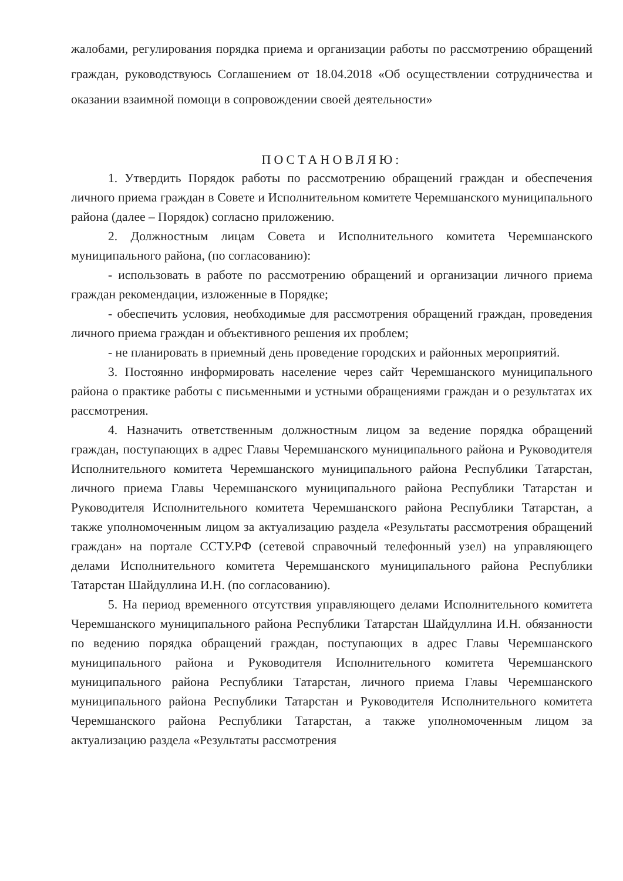жалобами, регулирования порядка приема и организации работы по рассмотрению обращений граждан, руководствуюсь Соглашением от 18.04.2018 «Об осуществлении сотрудничества и оказании взаимной помощи в сопровождении своей деятельности»
ПОСТАНОВЛЯЮ:
1. Утвердить Порядок работы по рассмотрению обращений граждан и обеспечения личного приема граждан в Совете и Исполнительном комитете Черемшанского муниципального района (далее – Порядок) согласно приложению.
2. Должностным лицам Совета и Исполнительного комитета Черемшанского муниципального района, (по согласованию):
- использовать в работе по рассмотрению обращений и организации личного приема граждан рекомендации, изложенные в Порядке;
- обеспечить условия, необходимые для рассмотрения обращений граждан, проведения личного приема граждан и объективного решения их проблем;
- не планировать в приемный день проведение городских и районных мероприятий.
3. Постоянно информировать население через сайт Черемшанского муниципального района о практике работы с письменными и устными обращениями граждан и о результатах их рассмотрения.
4. Назначить ответственным должностным лицом за ведение порядка обращений граждан, поступающих в адрес Главы Черемшанского муниципального района и Руководителя Исполнительного комитета Черемшанского муниципального района Республики Татарстан, личного приема Главы Черемшанского муниципального района Республики Татарстан и Руководителя Исполнительного комитета Черемшанского района Республики Татарстан, а также уполномоченным лицом за актуализацию раздела «Результаты рассмотрения обращений граждан» на портале ССТУ.РФ (сетевой справочный телефонный узел) на управляющего делами Исполнительного комитета Черемшанского муниципального района Республики Татарстан Шайдуллина И.Н. (по согласованию).
5. На период временного отсутствия управляющего делами Исполнительного комитета Черемшанского муниципального района Республики Татарстан Шайдуллина И.Н. обязанности по ведению порядка обращений граждан, поступающих в адрес Главы Черемшанского муниципального района и Руководителя Исполнительного комитета Черемшанского муниципального района Республики Татарстан, личного приема Главы Черемшанского муниципального района Республики Татарстан и Руководителя Исполнительного комитета Черемшанского района Республики Татарстан, а также уполномоченным лицом за актуализацию раздела «Результаты рассмотрения